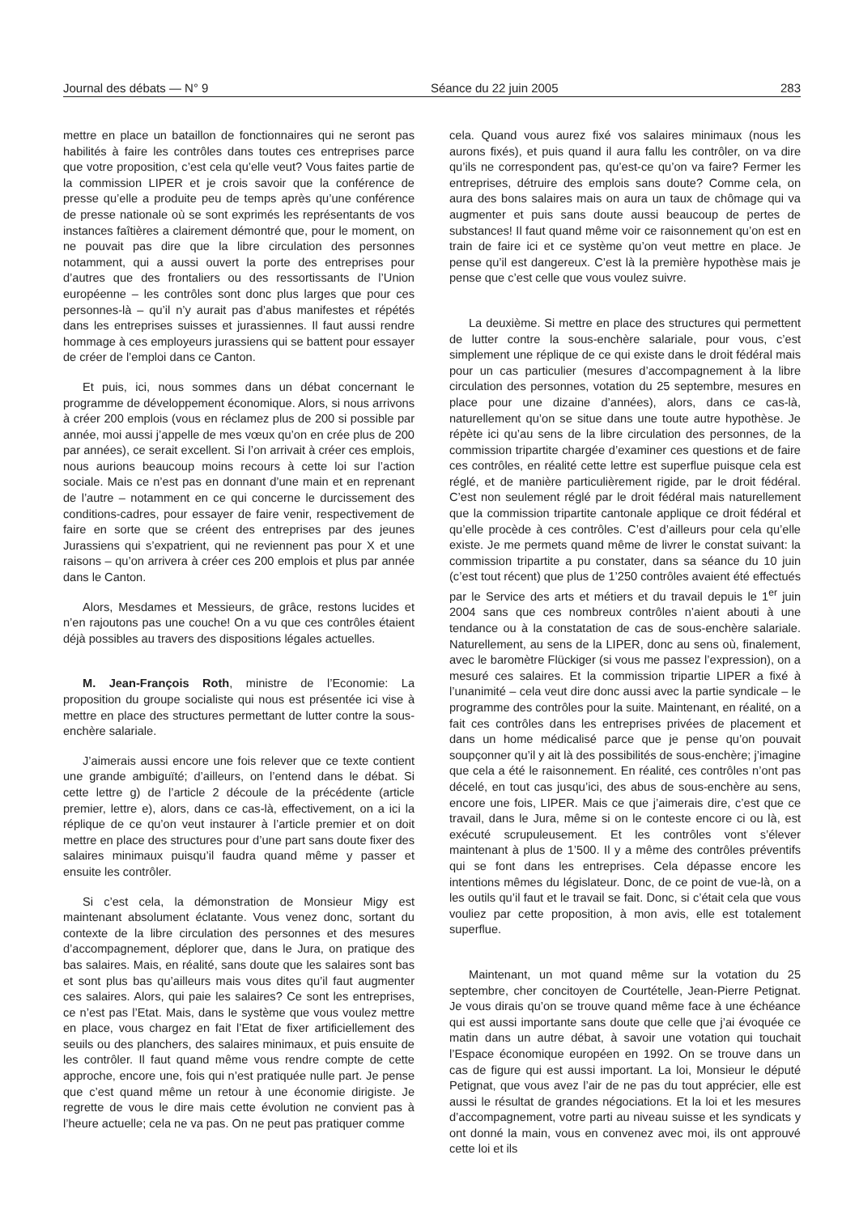Journal des débats — N° 9 Séance du 22 juin 2005 283
mettre en place un bataillon de fonctionnaires qui ne seront pas habilités à faire les contrôles dans toutes ces entreprises parce que votre proposition, c’est cela qu’elle veut? Vous faites partie de la commission LIPER et je crois savoir que la conférence de presse qu’elle a produite peu de temps après qu’une conférence de presse nationale où se sont exprimés les représentants de vos instances faîtières a clairement démontré que, pour le moment, on ne pouvait pas dire que la libre circulation des personnes notamment, qui a aussi ouvert la porte des entreprises pour d’autres que des frontaliers ou des ressortissants de l’Union européenne – les contrôles sont donc plus larges que pour ces personnes-là – qu’il n’y aurait pas d’abus manifestes et répétés dans les entreprises suisses et jurassiennes. Il faut aussi rendre hommage à ces employeurs jurassiens qui se battent pour essayer de créer de l’emploi dans ce Canton.
Et puis, ici, nous sommes dans un débat concernant le programme de développement économique. Alors, si nous arrivons à créer 200 emplois (vous en réclamez plus de 200 si possible par année, moi aussi j’appelle de mes vœux qu’on en crée plus de 200 par années), ce serait excellent. Si l’on arrivait à créer ces emplois, nous aurions beaucoup moins recours à cette loi sur l’action sociale. Mais ce n’est pas en donnant d’une main et en reprenant de l’autre – notamment en ce qui concerne le durcissement des conditions-cadres, pour essayer de faire venir, respectivement de faire en sorte que se créent des entreprises par des jeunes Jurassiens qui s’expatrient, qui ne reviennent pas pour X et une raisons – qu’on arrivera à créer ces 200 emplois et plus par année dans le Canton.
Alors, Mesdames et Messieurs, de grâce, restons lucides et n’en rajoutons pas une couche! On a vu que ces contrôles étaient déjà possibles au travers des dispositions légales actuelles.
M. Jean-François Roth, ministre de l’Economie: La proposition du groupe socialiste qui nous est présentée ici vise à mettre en place des structures permettant de lutter contre la sous-enchère salariale.
J’aimerais aussi encore une fois relever que ce texte contient une grande ambiguïté; d’ailleurs, on l’entend dans le débat. Si cette lettre g) de l’article 2 découle de la précédente (article premier, lettre e), alors, dans ce cas-là, effectivement, on a ici la réplique de ce qu’on veut instaurer à l’article premier et on doit mettre en place des structures pour d’une part sans doute fixer des salaires minimaux puisqu’il faudra quand même y passer et ensuite les contrôler.
Si c’est cela, la démonstration de Monsieur Migy est maintenant absolument éclatante. Vous venez donc, sortant du contexte de la libre circulation des personnes et des mesures d’accompagnement, déplorer que, dans le Jura, on pratique des bas salaires. Mais, en réalité, sans doute que les salaires sont bas et sont plus bas qu’ailleurs mais vous dites qu’il faut augmenter ces salaires. Alors, qui paie les salaires? Ce sont les entreprises, ce n’est pas l’Etat. Mais, dans le système que vous voulez mettre en place, vous chargez en fait l’Etat de fixer artificiellement des seuils ou des planchers, des salaires minimaux, et puis ensuite de les contrôler. Il faut quand même vous rendre compte de cette approche, encore une, fois qui n’est pratiquée nulle part. Je pense que c’est quand même un retour à une économie dirigiste. Je regrette de vous le dire mais cette évolution ne convient pas à l’heure actuelle; cela ne va pas. On ne peut pas pratiquer comme
cela. Quand vous aurez fixé vos salaires minimaux (nous les aurons fixés), et puis quand il aura fallu les contrôler, on va dire qu’ils ne correspondent pas, qu’est-ce qu’on va faire? Fermer les entreprises, détruire des emplois sans doute? Comme cela, on aura des bons salaires mais on aura un taux de chômage qui va augmenter et puis sans doute aussi beaucoup de pertes de substances! Il faut quand même voir ce raisonnement qu’on est en train de faire ici et ce système qu’on veut mettre en place. Je pense qu’il est dangereux. C’est là la première hypothèse mais je pense que c’est celle que vous voulez suivre.
La deuxième. Si mettre en place des structures qui permettent de lutter contre la sous-enchère salariale, pour vous, c’est simplement une réplique de ce qui existe dans le droit fédéral mais pour un cas particulier (mesures d’accompagnement à la libre circulation des personnes, votation du 25 septembre, mesures en place pour une dizaine d’années), alors, dans ce cas-là, naturellement qu’on se situe dans une toute autre hypothèse. Je répète ici qu’au sens de la libre circulation des personnes, de la commission tripartite chargée d’examiner ces questions et de faire ces contrôles, en réalité cette lettre est superflue puisque cela est réglé, et de manière particulièrement rigide, par le droit fédéral. C’est non seulement réglé par le droit fédéral mais naturellement que la commission tripartite cantonale applique ce droit fédéral et qu’elle procède à ces contrôles. C’est d’ailleurs pour cela qu’elle existe. Je me permets quand même de livrer le constat suivant: la commission tripartite a pu constater, dans sa séance du 10 juin (c’est tout récent) que plus de 1’250 contrôles avaient été effectués par le Service des arts et métiers et du travail depuis le 1<sup>er</sup> juin 2004 sans que ces nombreux contrôles n’aient abouti à une tendance ou à la constatation de cas de sous-enchère salariale. Naturellement, au sens de la LIPER, donc au sens où, finalement, avec le baromètre Flückiger (si vous me passez l’expression), on a mesuré ces salaires. Et la commission tripartie LIPER a fixé à l’unanimité – cela veut dire donc aussi avec la partie syndicale – le programme des contrôles pour la suite. Maintenant, en réalité, on a fait ces contrôles dans les entreprises privées de placement et dans un home médicalisé parce que je pense qu’on pouvait soupçonner qu’il y ait là des possibilités de sous-enchère; j’imagine que cela a été le raisonnement. En réalité, ces contrôles n’ont pas décelé, en tout cas jusqu’ici, des abus de sous-enchère au sens, encore une fois, LIPER. Mais ce que j’aimerais dire, c’est que ce travail, dans le Jura, même si on le conteste encore ci ou là, est exécuté scrupuleusement. Et les contrôles vont s’élever maintenant à plus de 1’500. Il y a même des contrôles préventifs qui se font dans les entreprises. Cela dépasse encore les intentions mêmes du législateur. Donc, de ce point de vue-là, on a les outils qu’il faut et le travail se fait. Donc, si c’était cela que vous vouliez par cette proposition, à mon avis, elle est totalement superflue.
Maintenant, un mot quand même sur la votation du 25 septembre, cher concitoyen de Courtételle, Jean-Pierre Petignat. Je vous dirais qu’on se trouve quand même face à une échéance qui est aussi importante sans doute que celle que j’ai évoquée ce matin dans un autre débat, à savoir une votation qui touchait l’Espace économique européen en 1992. On se trouve dans un cas de figure qui est aussi important. La loi, Monsieur le député Petignat, que vous avez l’air de ne pas du tout apprécier, elle est aussi le résultat de grandes négociations. Et la loi et les mesures d’accompagnement, votre parti au niveau suisse et les syndicats y ont donné la main, vous en convenez avec moi, ils ont approuvé cette loi et ils